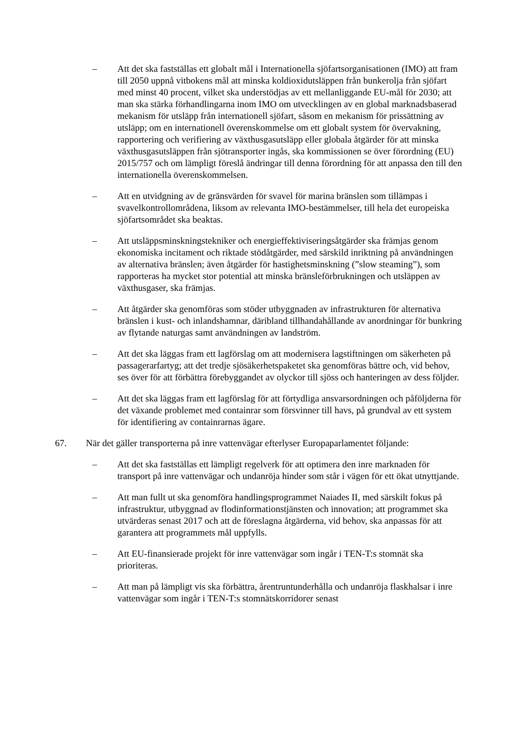– Att det ska fastställas ett globalt mål i Internationella sjöfartsorganisationen (IMO) att fram till 2050 uppnå vitbokens mål att minska koldioxidutsläppen från bunkerolja från sjöfart med minst 40 procent, vilket ska understödjas av ett mellanliggande EU-mål för 2030; att man ska stärka förhandlingarna inom IMO om utvecklingen av en global marknadsbaserad mekanism för utsläpp från internationell sjöfart, såsom en mekanism för prissättning av utsläpp; om en internationell överenskommelse om ett globalt system för övervakning, rapportering och verifiering av växthusgasutsläpp eller globala åtgärder för att minska växthusgasutsläppen från sjötransporter ingås, ska kommissionen se över förordning (EU) 2015/757 och om lämpligt föreslå ändringar till denna förordning för att anpassa den till den internationella överenskommelsen.
– Att en utvidgning av de gränsvärden för svavel för marina bränslen som tillämpas i svavelkontrollområdena, liksom av relevanta IMO-bestämmelser, till hela det europeiska sjöfartsområdet ska beaktas.
– Att utsläppsminskningstekniker och energieffektiviseringsåtgärder ska främjas genom ekonomiska incitament och riktade stödåtgärder, med särskild inriktning på användningen av alternativa bränslen; även åtgärder för hastighetsminskning (”slow steaming”), som rapporteras ha mycket stor potential att minska bränsleförbrukningen och utsläppen av växthusgaser, ska främjas.
– Att åtgärder ska genomföras som stöder utbyggnaden av infrastrukturen för alternativa bränslen i kust- och inlandshamnar, däribland tillhandahållande av anordningar för bunkring av flytande naturgas samt användningen av landström.
– Att det ska läggas fram ett lagförslag om att modernisera lagstiftningen om säkerheten på passagerarfartyg; att det tredje sjösäkerhetspaketet ska genomföras bättre och, vid behov, ses över för att förbättra förebyggandet av olyckor till sjöss och hanteringen av dess följder.
– Att det ska läggas fram ett lagförslag för att förtydliga ansvarsordningen och påföljderna för det växande problemet med containrar som försvinner till havs, på grundval av ett system för identifiering av containrarnas ägare.
67. När det gäller transporterna på inre vattenvägar efterlyser Europaparlamentet följande:
– Att det ska fastställas ett lämpligt regelverk för att optimera den inre marknaden för transport på inre vattenvägar och undanröja hinder som står i vägen för ett ökat utnyttjande.
– Att man fullt ut ska genomföra handlingsprogrammet Naiades II, med särskilt fokus på infrastruktur, utbyggnad av flodinformationstjänsten och innovation; att programmet ska utvärderas senast 2017 och att de föreslagna åtgärderna, vid behov, ska anpassas för att garantera att programmets mål uppfylls.
– Att EU-finansierade projekt för inre vattenvägar som ingår i TEN-T:s stomnät ska prioriteras.
– Att man på lämpligt vis ska förbättra, årentruntunderhålla och undanröja flaskhalsar i inre vattenvägar som ingår i TEN-T:s stomnätskorridorer senast